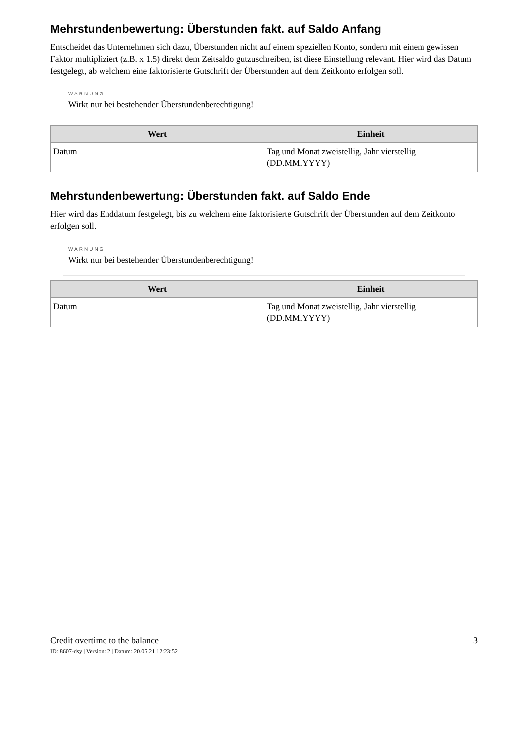Mehrstundenbewertung: Überstunden fakt. auf Saldo Anfang
Entscheidet das Unternehmen sich dazu, Überstunden nicht auf einem speziellen Konto, sondern mit einem gewissen Faktor multipliziert (z.B. x 1.5) direkt dem Zeitsaldo gutzuschreiben, ist diese Einstellung relevant. Hier wird das Datum festgelegt, ab welchem eine faktorisierte Gutschrift der Überstunden auf dem Zeitkonto erfolgen soll.
WARNUNG
Wirkt nur bei bestehender Überstundenberechtigung!
| Wert | Einheit |
| --- | --- |
| Datum | Tag und Monat zweistellig, Jahr vierstellig (DD.MM.YYYY) |
Mehrstundenbewertung: Überstunden fakt. auf Saldo Ende
Hier wird das Enddatum festgelegt, bis zu welchem eine faktorisierte Gutschrift der Überstunden auf dem Zeitkonto erfolgen soll.
WARNUNG
Wirkt nur bei bestehender Überstundenberechtigung!
| Wert | Einheit |
| --- | --- |
| Datum | Tag und Monat zweistellig, Jahr vierstellig (DD.MM.YYYY) |
Credit overtime to the balance 3
ID: 8607-dsy | Version: 2 | Datum: 20.05.21 12:23:52